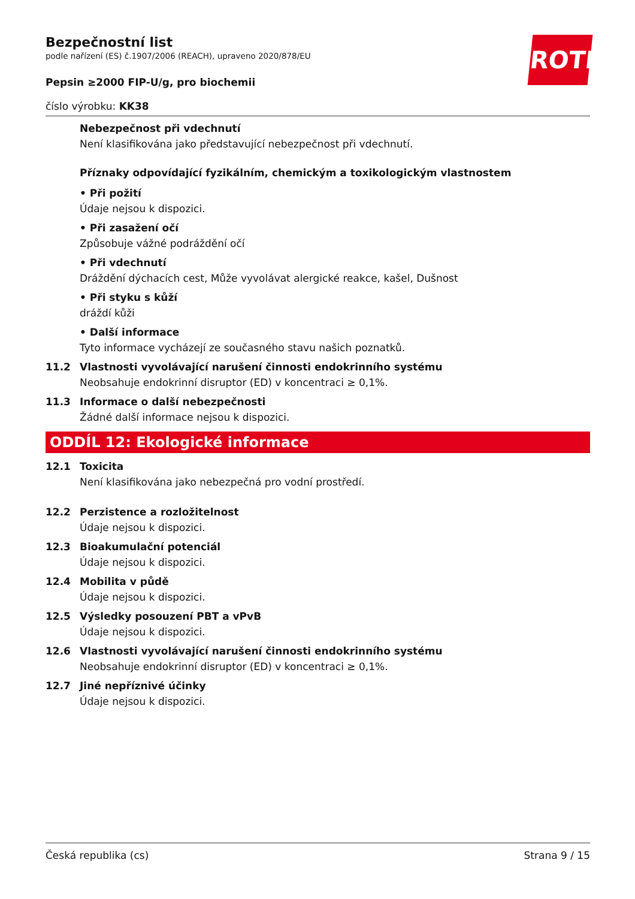ROTH
Bezpečnostní list
podle nařízení (ES) č.1907/2006 (REACH), upraveno 2020/878/EU
Pepsin ≥2000 FIP-U/g, pro biochemii
číslo výrobku: KK38
Nebezpečnost při vdechnutí
Není klasifikována jako představující nebezpečnost při vdechnutí.
Příznaky odpovídající fyzikálním, chemickým a toxikologickým vlastnostem
• Při požití
Údaje nejsou k dispozici.
• Při zasažení očí
Způsobuje vážné podráždění očí
• Při vdechnutí
Dráždění dýchacích cest, Může vyvolávat alergické reakce, kašel, Dušnost
• Při styku s kůží
dráždí kůži
• Další informace
Tyto informace vycházejí ze současného stavu našich poznatků.
11.2 Vlastnosti vyvolávající narušení činnosti endokrinního systému
Neobsahuje endokrinní disruptor (ED) v koncentraci ≥ 0,1%.
11.3 Informace o další nebezpečnosti
Žádné další informace nejsou k dispozici.
ODDÍL 12: Ekologické informace
12.1 Toxicita
Není klasifikována jako nebezpečná pro vodní prostředí.
12.2 Perzistence a rozložitelnost
Údaje nejsou k dispozici.
12.3 Bioakumulační potenciál
Údaje nejsou k dispozici.
12.4 Mobilita v půdě
Údaje nejsou k dispozici.
12.5 Výsledky posouzení PBT a vPvB
Údaje nejsou k dispozici.
12.6 Vlastnosti vyvolávající narušení činnosti endokrinního systému
Neobsahuje endokrinní disruptor (ED) v koncentraci ≥ 0,1%.
12.7 Jiné nepříznivé účinky
Údaje nejsou k dispozici.
Česká republika (cs) Strana 9 / 15